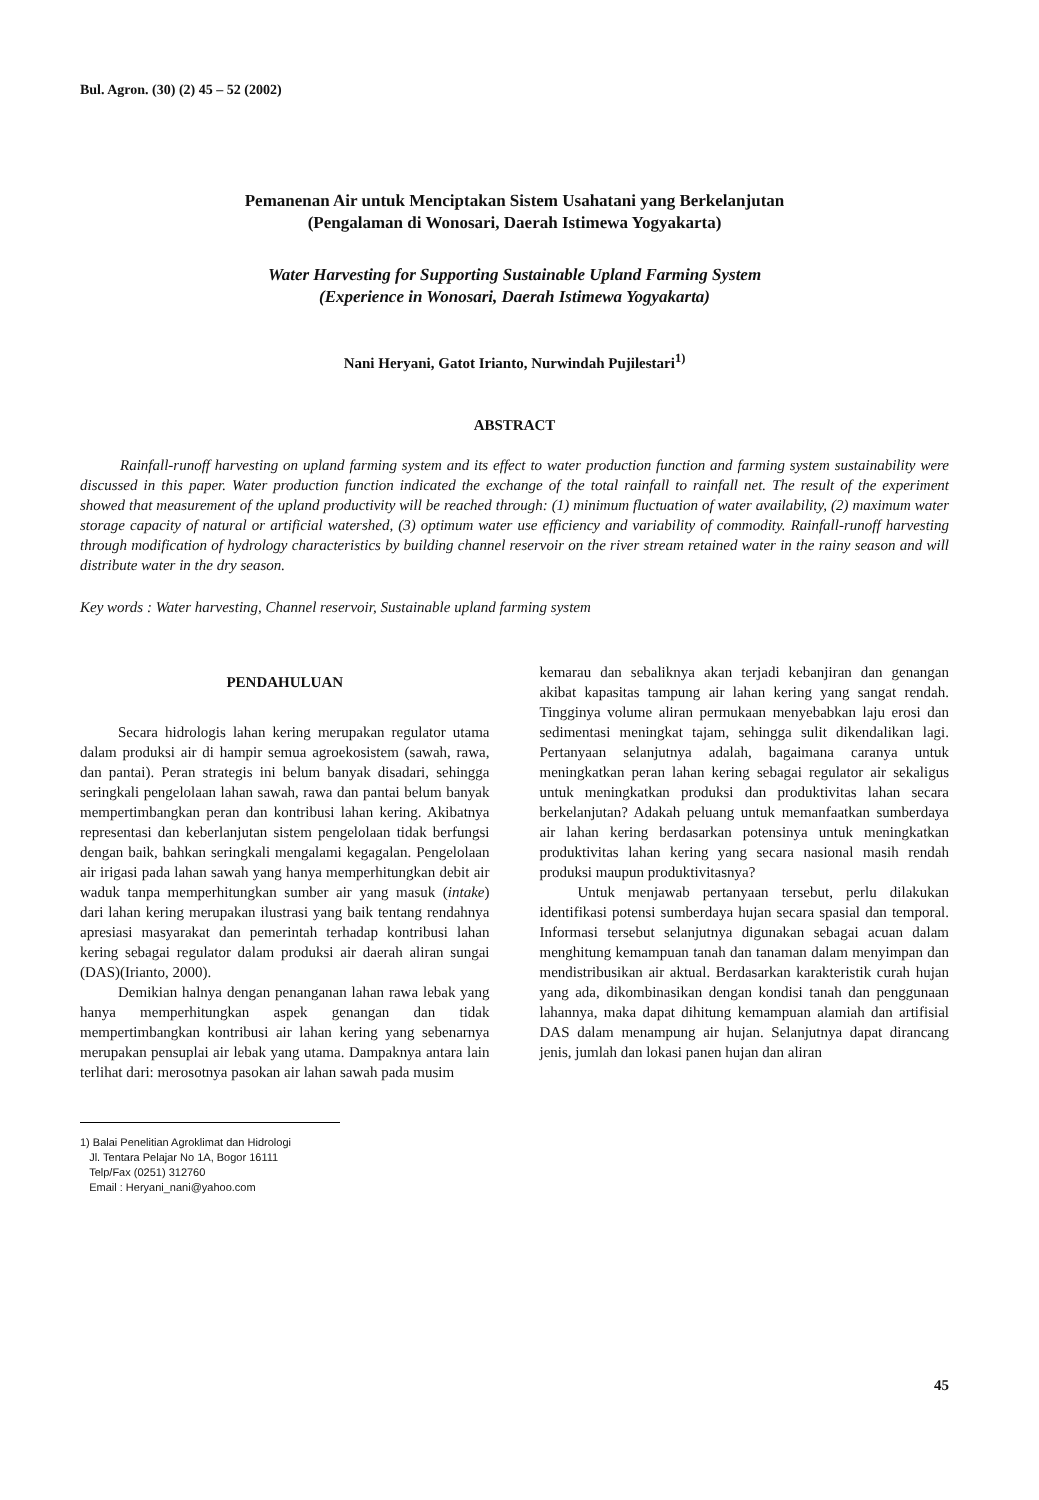Bul. Agron. (30) (2) 45 – 52 (2002)
Pemanenan Air untuk Menciptakan Sistem Usahatani yang Berkelanjutan
(Pengalaman di Wonosari, Daerah Istimewa Yogyakarta)
Water Harvesting for Supporting Sustainable Upland Farming System
(Experience in Wonosari, Daerah Istimewa Yogyakarta)
Nani Heryani, Gatot Irianto, Nurwindah Pujilestari<sup>1)</sup>
ABSTRACT
Rainfall-runoff harvesting on upland farming system and its effect to water production function and farming system sustainability were discussed in this paper. Water production function indicated the exchange of the total rainfall to rainfall net. The result of the experiment showed that measurement of the upland productivity will be reached through: (1) minimum fluctuation of water availability, (2) maximum water storage capacity of natural or artificial watershed, (3) optimum water use efficiency and variability of commodity. Rainfall-runoff harvesting through modification of hydrology characteristics by building channel reservoir on the river stream retained water in the rainy season and will distribute water in the dry season.
Key words : Water harvesting, Channel reservoir, Sustainable upland farming system
PENDAHULUAN
Secara hidrologis lahan kering merupakan regulator utama dalam produksi air di hampir semua agroekosistem (sawah, rawa, dan pantai). Peran strategis ini belum banyak disadari, sehingga seringkali pengelolaan lahan sawah, rawa dan pantai belum banyak mempertimbangkan peran dan kontribusi lahan kering. Akibatnya representasi dan keberlanjutan sistem pengelolaan tidak berfungsi dengan baik, bahkan seringkali mengalami kegagalan. Pengelolaan air irigasi pada lahan sawah yang hanya memperhitungkan debit air waduk tanpa memperhitungkan sumber air yang masuk (intake) dari lahan kering merupakan ilustrasi yang baik tentang rendahnya apresiasi masyarakat dan pemerintah terhadap kontribusi lahan kering sebagai regulator dalam produksi air daerah aliran sungai (DAS)(Irianto, 2000).
Demikian halnya dengan penanganan lahan rawa lebak yang hanya memperhitungkan aspek genangan dan tidak mempertimbangkan kontribusi air lahan kering yang sebenarnya merupakan pensuplai air lebak yang utama. Dampaknya antara lain terlihat dari: merosotnya pasokan air lahan sawah pada musim
1) Balai Penelitian Agroklimat dan Hidrologi
Jl. Tentara Pelajar No 1A, Bogor 16111
Telp/Fax (0251) 312760
Email : Heryani_nani@yahoo.com
kemarau dan sebaliknya akan terjadi kebanjiran dan genangan akibat kapasitas tampung air lahan kering yang sangat rendah. Tingginya volume aliran permukaan menyebabkan laju erosi dan sedimentasi meningkat tajam, sehingga sulit dikendalikan lagi. Pertanyaan selanjutnya adalah, bagaimana caranya untuk meningkatkan peran lahan kering sebagai regulator air sekaligus untuk meningkatkan produksi dan produktivitas lahan secara berkelanjutan? Adakah peluang untuk memanfaatkan sumberdaya air lahan kering berdasarkan potensinya untuk meningkatkan produktivitas lahan kering yang secara nasional masih rendah produksi maupun produktivitasnya?
Untuk menjawab pertanyaan tersebut, perlu dilakukan identifikasi potensi sumberdaya hujan secara spasial dan temporal. Informasi tersebut selanjutnya digunakan sebagai acuan dalam menghitung kemampuan tanah dan tanaman dalam menyimpan dan mendistribusikan air aktual. Berdasarkan karakteristik curah hujan yang ada, dikombinasikan dengan kondisi tanah dan penggunaan lahannya, maka dapat dihitung kemampuan alamiah dan artifisial DAS dalam menampung air hujan. Selanjutnya dapat dirancang jenis, jumlah dan lokasi panen hujan dan aliran
45